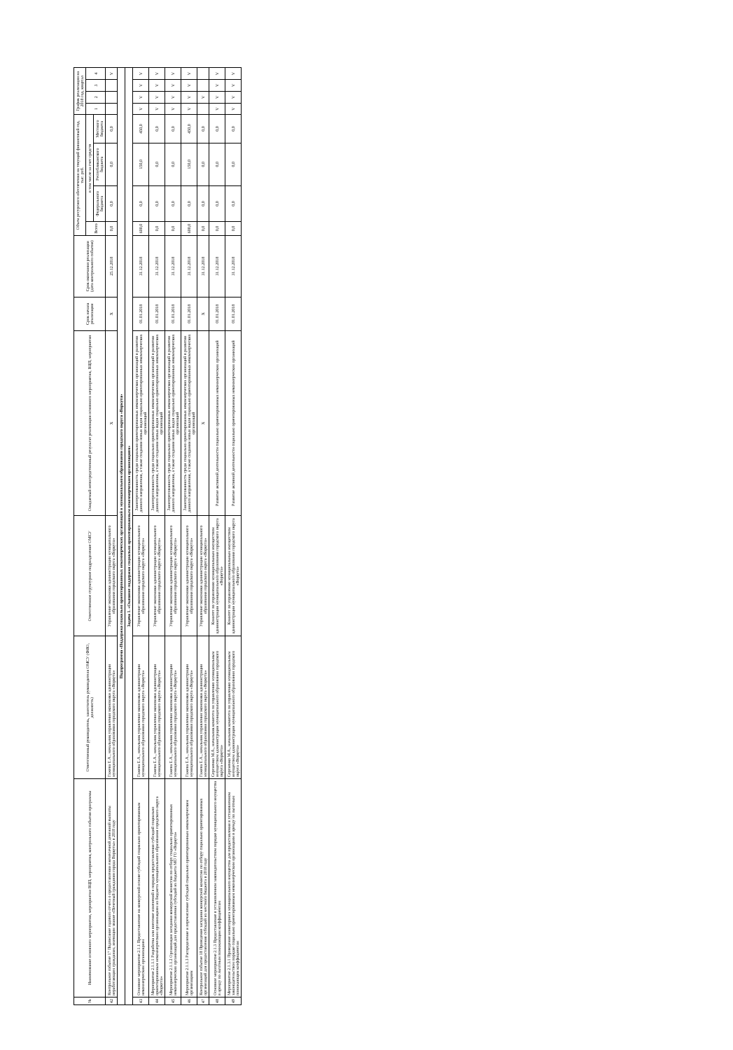| № | Наименование основного мероприятия, мероприятия ВЦП, мероприятия, контрольного события программы | Ответственный руководитель, заместитель руководителя ОМСУ (ФИО, должность) | Ответственное структурное подразделение ОМСУ | Ожидаемый непосредственный результат реализации основного мероприятия, ВЦП, мероприятия | Срок начала реализации | Срок окончания реализации (дата контрольного события) | Объем ресурсного обеспечения на текущий финансовый год, тыс. руб. | | | | График реализации на 2018 год, квартал | | | |
| --- | --- | --- | --- | --- | --- | --- | --- | --- | --- | --- | --- | --- | --- | --- |
| | | | | | | | Всего | в том числе за счет средств | | | 1 | 2 | 3 | 4 |
| | | | | | | | | Федерального бюджета | Республиканского бюджета | Местного бюджета | | | | |
| 42 | Контрольное событие 17 Подписание годового отчета о предоставлении ежемесячной денежной выплаты неработающим гражданам, имеющим звание «Почетный гражданин города Воркуты» в 2018 году | Гажева Е.А., начальник управления экономики администрации муниципального образования городского округа «Воркута» | Управление экономики администрации муниципального образования городского округа «Воркута» | Х | Х | 25.12.2018 | 0,0 | 0,0 | 0,0 | 0,0 | | | | V |
| Подпрограмма «Поддержка социально ориентированных некоммерческих организаций в муниципальном образовании городского округа «Воркута» | | | | | | | | | | | | | | |
| Задача 1. «Оказание поддержки социально ориентированным некоммерческим организациям» | | | | | | | | | | | | | | |
| 43 | Основное мероприятие 2.1.1 Предоставление на конкурсной основе субсидий социально ориентированным некоммерческим организациям | Гажева Е.А., начальник управления экономики администрации муниципального образования городского округа «Воркута» | Управление экономики администрации муниципального образования городского округа «Воркута» | Заинтересованность среди социально ориентированных некоммерческих организаций в развитии данного направления, а также создании новых видов социально ориентированных некоммерческих организаций | 01.01.2018 | 31.12.2018 | 600,0 | 0,0 | 150,0 | 450,0 | V | V | V | V |
| 44 | Мероприятие 2.1.1.1 Разработка или внесение изменений в порядок предоставления субсидий социально ориентированным некоммерческим организациям из бюджета муниципального образования городского округа «Воркута» | Гажева Е.А., начальник управления экономики администрации муниципального образования городского округа «Воркута» | Управление экономики администрации муниципального образования городского округа «Воркута» | Заинтересованность среди социально ориентированных некоммерческих организаций в развитии данного направления, а также создании новых видов социально ориентированных некоммерческих организаций | 01.01.2018 | 31.12.2018 | 0,0 | 0,0 | 0,0 | 0,0 | V | V | V | V |
| 45 | Мероприятие 2.1.1.2 Организация заседания конкурсной комиссии по отбору социально ориентированных некоммерческих организаций для предоставления субсидий из бюджета МО ГО «Воркута» | Гажева Е.А., начальник управления экономики администрации муниципального образования городского округа «Воркута» | Управление экономики администрации муниципального образования городского округа «Воркута» | Заинтересованность среди социально ориентированных некоммерческих организаций в развитии данного направления, а также создании новых видов социально ориентированных некоммерческих организаций | 01.01.2018 | 31.12.2018 | 0,0 | 0,0 | 0,0 | 0,0 | V | V | V | V |
| 46 | Мероприятие 2.1.1.3 Распределение и перечисление субсидий социально ориентированным некоммерческим организациям | Гажева Е.А., начальник управления экономики администрации муниципального образования городского округа «Воркута» | Управление экономики администрации муниципального образования городского округа «Воркута» | Заинтересованность среди социально ориентированных некоммерческих организаций в развитии данного направления, а также создании новых видов социально ориентированных некоммерческих организаций | 01.01.2018 | 31.12.2018 | 600,0 | 0,0 | 150,0 | 450,0 | V | V | V | V |
| 47 | Контрольное событие 18 Проведение заседания конкурсной комиссии по отбору социально ориентированных организаций для предоставления субсидий из местного бюджета в 2018 году | Гажева Е.А., начальник управления экономики администрации муниципального образования городского округа «Воркута» | Управление экономики администрации муниципального образования городского округа «Воркута» | Х | Х | 31.12.2018 | 0,0 | 0,0 | 0,0 | 0,0 | | V | | |
| 48 | Основное мероприятие 2.1.3 Предоставление в установленном законодательством порядке муниципального имущества в аренду по льготным понижающим коэффициентам | Сергиенко М.А., начальник комитета по управлению муниципальным имуществом администрации муниципального образования городского округа «Воркута» | Комитет по управлению муниципальным имуществом администрации муниципального образования городского округа «Воркута» | Развитие активной деятельности социально ориентированных некоммерческих организаций | 01.01.2018 | 31.12.2018 | 0,0 | 0,0 | 0,0 | 0,0 | V | V | V | V |
| 49 | Мероприятие 2.1.3.1 Проведение мониторинга муниципального имущества для предоставления в установленном законодательством порядке социально ориентированным некоммерческим организациям в аренду по льготным понижающим коэффициентам | Сергиенко М.А., начальник комитета по управлению муниципальным имуществом администрации муниципального образования городского округа «Воркута» | Комитет по управлению муниципальным имуществом администрации муниципального образования городского округа «Воркута» | Развитие активной деятельности социально ориентированных некоммерческих организаций | 01.01.2018 | 31.12.2018 | 0,0 | 0,0 | 0,0 | 0,0 | V | V | V | V |